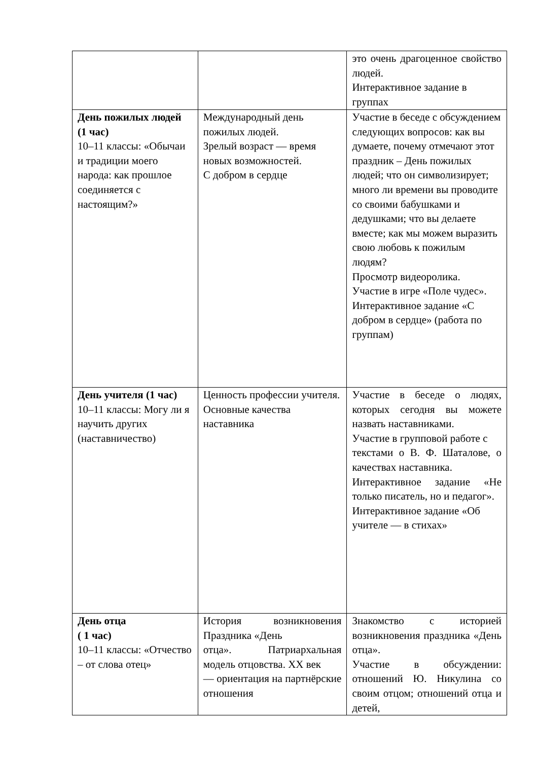| | | это очень драгоценное свойство людей. Интерактивное задание в группах |
| День пожилых людей (1 час) 10–11 классы: «Обычаи и традиции моего народа: как прошлое соединяется с настоящим?» | Международный день пожилых людей. Зрелый возраст — время новых возможностей. С добром в сердце | Участие в беседе с обсуждением следующих вопросов: как вы думаете, почему отмечают этот праздник – День пожилых людей; что он символизирует; много ли времени вы проводите со своими бабушками и дедушками; что вы делаете вместе; как мы можем выразить свою любовь к пожилым людям? Просмотр видеоролика. Участие в игре «Поле чудес». Интерактивное задание «С добром в сердце» (работа по группам) |
| День учителя (1 час) 10–11 классы: Могу ли я научить других (наставничество) | Ценность профессии учителя. Основные качества наставника | Участие в беседе о людях, которых сегодня вы можете назвать наставниками. Участие в групповой работе с текстами о В. Ф. Шаталове, о качествах наставника. Интерактивное задание «Не только писатель, но и педагог». Интерактивное задание «Об учителе — в стихах» |
| День отца ( 1 час) 10–11 классы: «Отчество – от слова отец» | История возникновения Праздника «День отца». Патриархальная модель отцовства. XX век — ориентация на партнёрские отношения | Знакомство с историей возникновения праздника «День отца». Участие в обсуждении: отношений Ю. Никулина со своим отцом; отношений отца и детей, |